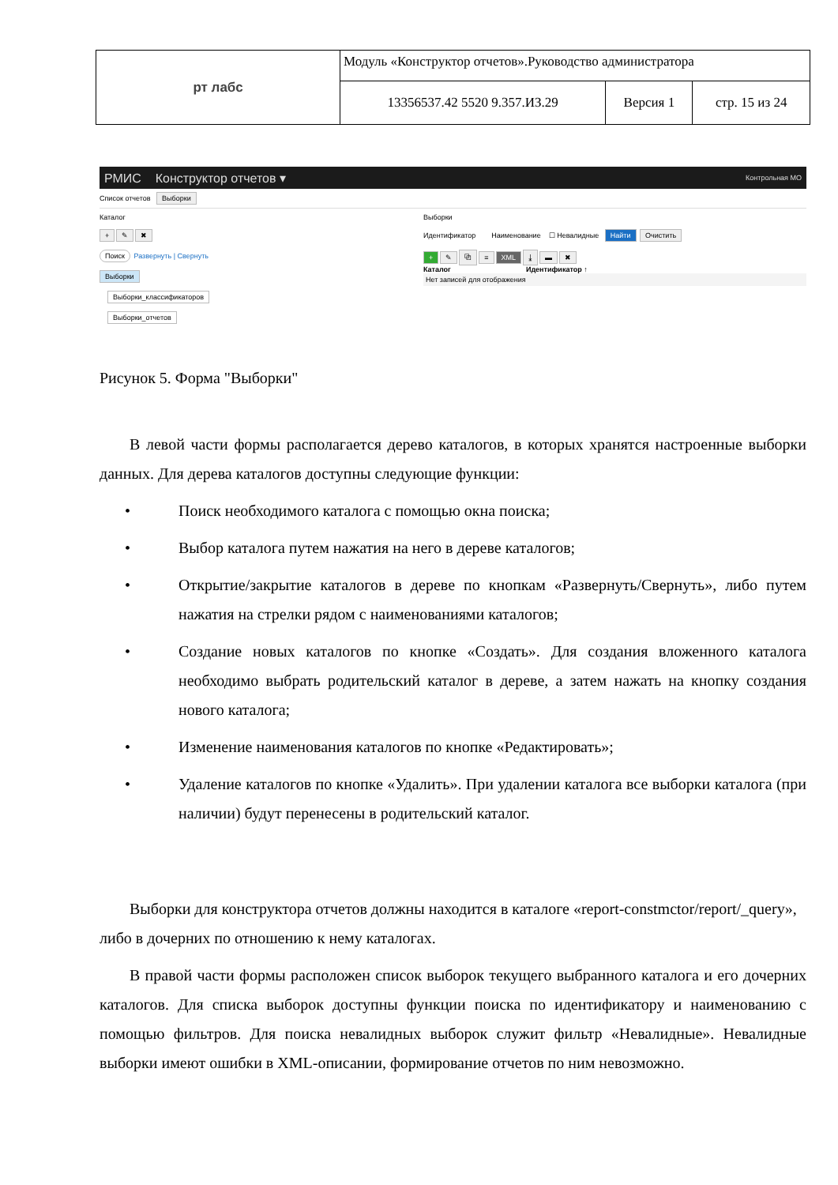| рт лабс | Модуль «Конструктор отчетов».Руководство администратора | | |
| | 13356537.42 5520 9.357.ИЗ.29 | Версия 1 | стр. 15 из 24 |
РМИС Конструктор отчетов ▾ Контрольная МО
Список отчетов Выборки
Каталог
+ ✎ ✖
Поиск Развернуть | Свернуть
Выборки
Выборки_классификаторов
Выборки_отчетов
Выборки
Идентификатор Наименование ☐ Невалидные Найти Очистить
+ ✎ ⧉ ≡ XML ⤓ ▬ ✖
Каталог Идентификатор ↑
Нет записей для отображения
Рисунок 5. Форма "Выборки"
В левой части формы располагается дерево каталогов, в которых хранятся настроенные выборки данных. Для дерева каталогов доступны следующие функции:
• Поиск необходимого каталога с помощью окна поиска;
• Выбор каталога путем нажатия на него в дереве каталогов;
• Открытие/закрытие каталогов в дереве по кнопкам «Развернуть/Свернуть», либо путем нажатия на стрелки рядом с наименованиями каталогов;
• Создание новых каталогов по кнопке «Создать». Для создания вложенного каталога необходимо выбрать родительский каталог в дереве, а затем нажать на кнопку создания нового каталога;
• Изменение наименования каталогов по кнопке «Редактировать»;
• Удаление каталогов по кнопке «Удалить». При удалении каталога все выборки каталога (при наличии) будут перенесены в родительский каталог.
Выборки для конструктора отчетов должны находится в каталоге «report-constmctor/report/_query», либо в дочерних по отношению к нему каталогах.
В правой части формы расположен список выборок текущего выбранного каталога и его дочерних каталогов. Для списка выборок доступны функции поиска по идентификатору и наименованию с помощью фильтров. Для поиска невалидных выборок служит фильтр «Невалидные». Невалидные выборки имеют ошибки в XML-описании, формирование отчетов по ним невозможно.